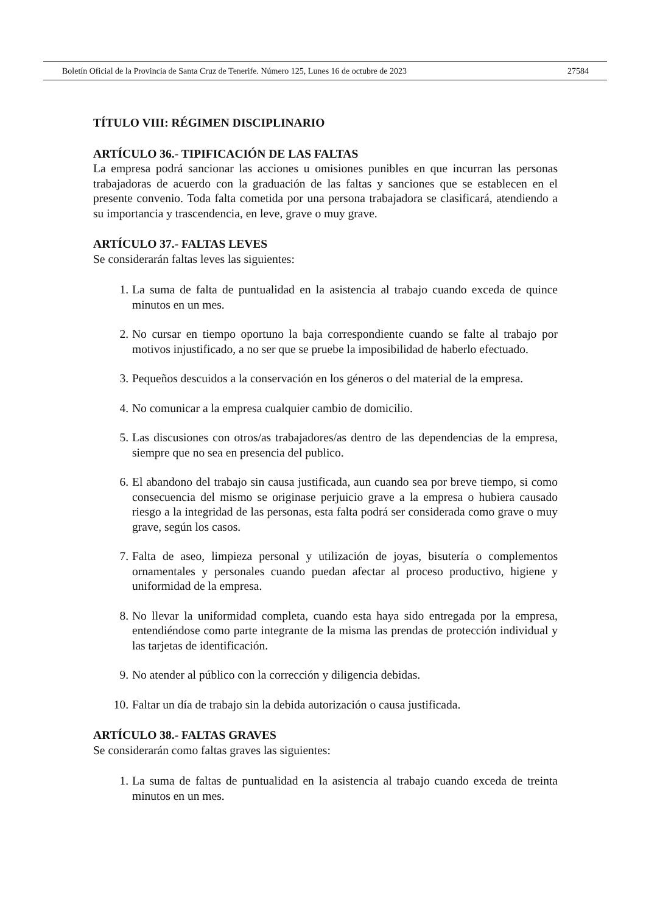Boletín Oficial de la Provincia de Santa Cruz de Tenerife. Número 125, Lunes 16 de octubre de 2023 27584
TÍTULO VIII: RÉGIMEN DISCIPLINARIO
ARTÍCULO 36.- TIPIFICACIÓN DE LAS FALTAS
La empresa podrá sancionar las acciones u omisiones punibles en que incurran las personas trabajadoras de acuerdo con la graduación de las faltas y sanciones que se establecen en el presente convenio. Toda falta cometida por una persona trabajadora se clasificará, atendiendo a su importancia y trascendencia, en leve, grave o muy grave.
ARTÍCULO 37.- FALTAS LEVES
Se considerarán faltas leves las siguientes:
1. La suma de falta de puntualidad en la asistencia al trabajo cuando exceda de quince minutos en un mes.
2. No cursar en tiempo oportuno la baja correspondiente cuando se falte al trabajo por motivos injustificado, a no ser que se pruebe la imposibilidad de haberlo efectuado.
3. Pequeños descuidos a la conservación en los géneros o del material de la empresa.
4. No comunicar a la empresa cualquier cambio de domicilio.
5. Las discusiones con otros/as trabajadores/as dentro de las dependencias de la empresa, siempre que no sea en presencia del publico.
6. El abandono del trabajo sin causa justificada, aun cuando sea por breve tiempo, si como consecuencia del mismo se originase perjuicio grave a la empresa o hubiera causado riesgo a la integridad de las personas, esta falta podrá ser considerada como grave o muy grave, según los casos.
7. Falta de aseo, limpieza personal y utilización de joyas, bisutería o complementos ornamentales y personales cuando puedan afectar al proceso productivo, higiene y uniformidad de la empresa.
8. No llevar la uniformidad completa, cuando esta haya sido entregada por la empresa, entendiéndose como parte integrante de la misma las prendas de protección individual y las tarjetas de identificación.
9. No atender al público con la corrección y diligencia debidas.
10. Faltar un día de trabajo sin la debida autorización o causa justificada.
ARTÍCULO 38.- FALTAS GRAVES
Se considerarán como faltas graves las siguientes:
1. La suma de faltas de puntualidad en la asistencia al trabajo cuando exceda de treinta minutos en un mes.